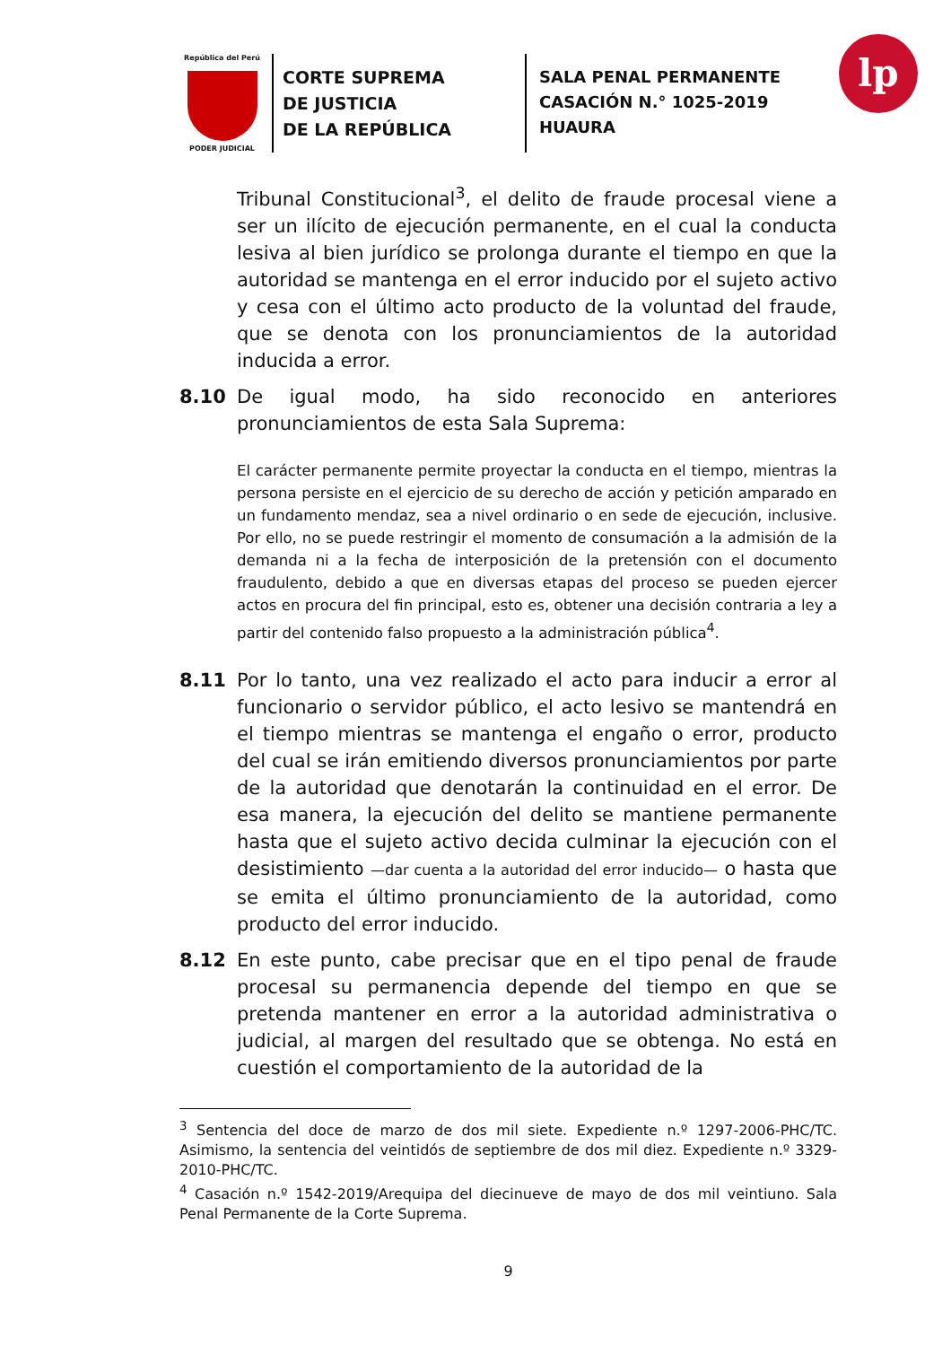República del Perú
PODER JUDICIAL
CORTE SUPREMA
DE JUSTICIA
DE LA REPÚBLICA
SALA PENAL PERMANENTE
CASACIÓN N.° 1025-2019
HUAURA
lp
Tribunal Constitucional<sup>3</sup>, el delito de fraude procesal viene a ser un ilícito de ejecución permanente, en el cual la conducta lesiva al bien jurídico se prolonga durante el tiempo en que la autoridad se mantenga en el error inducido por el sujeto activo y cesa con el último acto producto de la voluntad del fraude, que se denota con los pronunciamientos de la autoridad inducida a error.
8.10 De igual modo, ha sido reconocido en anteriores pronunciamientos de esta Sala Suprema:
El carácter permanente permite proyectar la conducta en el tiempo, mientras la persona persiste en el ejercicio de su derecho de acción y petición amparado en un fundamento mendaz, sea a nivel ordinario o en sede de ejecución, inclusive. Por ello, no se puede restringir el momento de consumación a la admisión de la demanda ni a la fecha de interposición de la pretensión con el documento fraudulento, debido a que en diversas etapas del proceso se pueden ejercer actos en procura del fin principal, esto es, obtener una decisión contraria a ley a partir del contenido falso propuesto a la administración pública<sup>4</sup>.
8.11 Por lo tanto, una vez realizado el acto para inducir a error al funcionario o servidor público, el acto lesivo se mantendrá en el tiempo mientras se mantenga el engaño o error, producto del cual se irán emitiendo diversos pronunciamientos por parte de la autoridad que denotarán la continuidad en el error. De esa manera, la ejecución del delito se mantiene permanente hasta que el sujeto activo decida culminar la ejecución con el desistimiento —dar cuenta a la autoridad del error inducido— o hasta que se emita el último pronunciamiento de la autoridad, como producto del error inducido.
8.12 En este punto, cabe precisar que en el tipo penal de fraude procesal su permanencia depende del tiempo en que se pretenda mantener en error a la autoridad administrativa o judicial, al margen del resultado que se obtenga. No está en cuestión el comportamiento de la autoridad de la
<sup>3</sup> Sentencia del doce de marzo de dos mil siete. Expediente n.º 1297-2006-PHC/TC. Asimismo, la sentencia del veintidós de septiembre de dos mil diez. Expediente n.º 3329-2010-PHC/TC.
<sup>4</sup> Casación n.º 1542-2019/Arequipa del diecinueve de mayo de dos mil veintiuno. Sala Penal Permanente de la Corte Suprema.
9